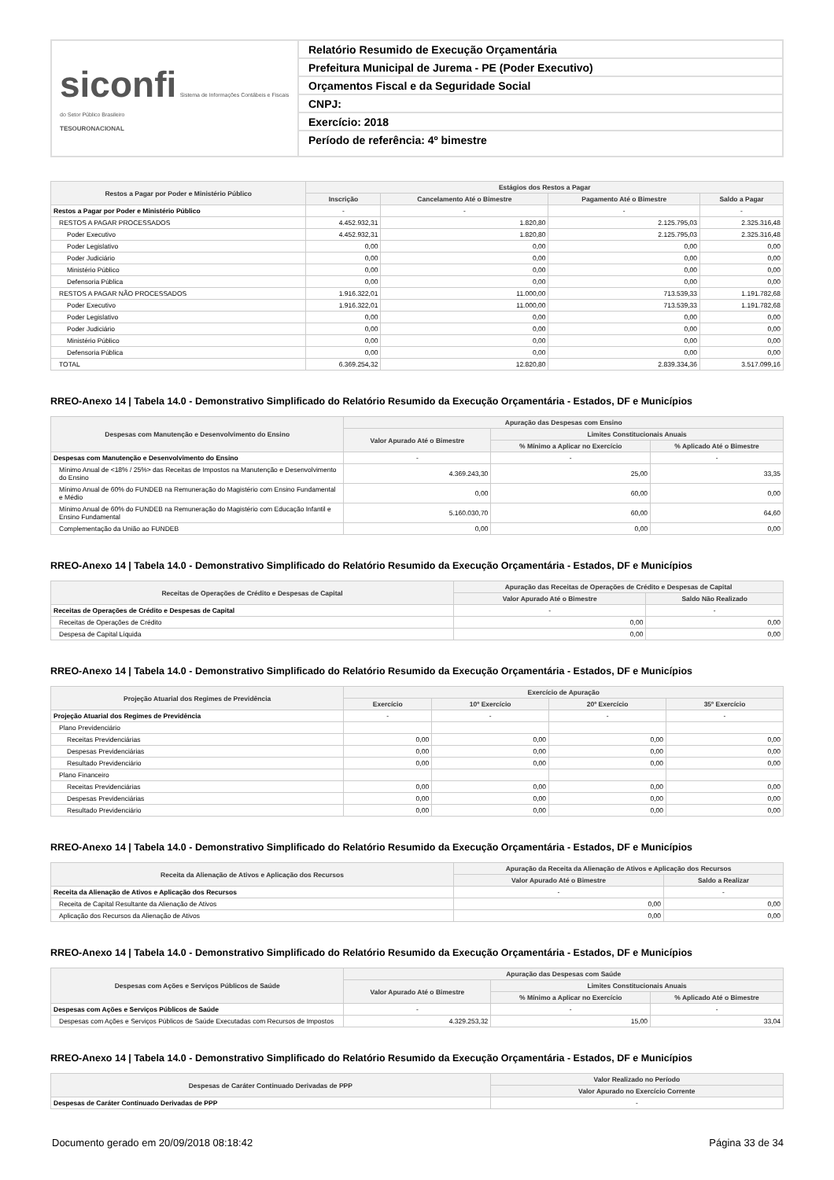siconfi Sistema de Informações Contábeis e Fiscais do Setor Público Brasileiro
TESOURONACIONAL
Relatório Resumido de Execução Orçamentária
Prefeitura Municipal de Jurema - PE (Poder Executivo)
Orçamentos Fiscal e da Seguridade Social
CNPJ:
Exercício: 2018
Período de referência: 4º bimestre
| Restos a Pagar por Poder e Ministério Público | Estágios dos Restos a Pagar | | | |
| --- | --- | --- | --- | --- |
| | Inscrição | Cancelamento Até o Bimestre | Pagamento Até o Bimestre | Saldo a Pagar |
| Restos a Pagar por Poder e Ministério Público | - | - | - | - |
| RESTOS A PAGAR PROCESSADOS | 4.452.932,31 | 1.820,80 | 2.125.795,03 | 2.325.316,48 |
| Poder Executivo | 4.452.932,31 | 1.820,80 | 2.125.795,03 | 2.325.316,48 |
| Poder Legislativo | 0,00 | 0,00 | 0,00 | 0,00 |
| Poder Judiciário | 0,00 | 0,00 | 0,00 | 0,00 |
| Ministério Público | 0,00 | 0,00 | 0,00 | 0,00 |
| Defensoria Pública | 0,00 | 0,00 | 0,00 | 0,00 |
| RESTOS A PAGAR NÃO PROCESSADOS | 1.916.322,01 | 11.000,00 | 713.539,33 | 1.191.782,68 |
| Poder Executivo | 1.916.322,01 | 11.000,00 | 713.539,33 | 1.191.782,68 |
| Poder Legislativo | 0,00 | 0,00 | 0,00 | 0,00 |
| Poder Judiciário | 0,00 | 0,00 | 0,00 | 0,00 |
| Ministério Público | 0,00 | 0,00 | 0,00 | 0,00 |
| Defensoria Pública | 0,00 | 0,00 | 0,00 | 0,00 |
| TOTAL | 6.369.254,32 | 12.820,80 | 2.839.334,36 | 3.517.099,16 |
RREO-Anexo 14 | Tabela 14.0 - Demonstrativo Simplificado do Relatório Resumido da Execução Orçamentária - Estados, DF e Municípios
| Despesas com Manutenção e Desenvolvimento do Ensino | Apuração das Despesas com Ensino | | |
| --- | --- | --- | --- |
| | Valor Apurado Até o Bimestre | Limites Constitucionais Anuais | |
| | | % Mínimo a Aplicar no Exercício | % Aplicado Até o Bimestre |
| Despesas com Manutenção e Desenvolvimento do Ensino | - | - | - |
| Mínimo Anual de <18% / 25%> das Receitas de Impostos na Manutenção e Desenvolvimento do Ensino | 4.369.243,30 | 25,00 | 33,35 |
| Mínimo Anual de 60% do FUNDEB na Remuneração do Magistério com Ensino Fundamental e Médio | 0,00 | 60,00 | 0,00 |
| Mínimo Anual de 60% do FUNDEB na Remuneração do Magistério com Educação Infantil e Ensino Fundamental | 5.160.030,70 | 60,00 | 64,60 |
| Complementação da União ao FUNDEB | 0,00 | 0,00 | 0,00 |
RREO-Anexo 14 | Tabela 14.0 - Demonstrativo Simplificado do Relatório Resumido da Execução Orçamentária - Estados, DF e Municípios
| Receitas de Operações de Crédito e Despesas de Capital | Apuração das Receitas de Operações de Crédito e Despesas de Capital | |
| --- | --- | --- |
| | Valor Apurado Até o Bimestre | Saldo Não Realizado |
| Receitas de Operações de Crédito e Despesas de Capital | - | - |
| Receitas de Operações de Crédito | 0,00 | 0,00 |
| Despesa de Capital Líquida | 0,00 | 0,00 |
RREO-Anexo 14 | Tabela 14.0 - Demonstrativo Simplificado do Relatório Resumido da Execução Orçamentária - Estados, DF e Municípios
| Projeção Atuarial dos Regimes de Previdência | Exercício de Apuração | | | |
| --- | --- | --- | --- | --- |
| | Exercício | 10º Exercício | 20º Exercício | 35º Exercício |
| Projeção Atuarial dos Regimes de Previdência | - | - | - | - |
| Plano Previdenciário | | | | |
| Receitas Previdenciárias | 0,00 | 0,00 | 0,00 | 0,00 |
| Despesas Previdenciárias | 0,00 | 0,00 | 0,00 | 0,00 |
| Resultado Previdenciário | 0,00 | 0,00 | 0,00 | 0,00 |
| Plano Financeiro | | | | |
| Receitas Previdenciárias | 0,00 | 0,00 | 0,00 | 0,00 |
| Despesas Previdenciárias | 0,00 | 0,00 | 0,00 | 0,00 |
| Resultado Previdenciário | 0,00 | 0,00 | 0,00 | 0,00 |
RREO-Anexo 14 | Tabela 14.0 - Demonstrativo Simplificado do Relatório Resumido da Execução Orçamentária - Estados, DF e Municípios
| Receita da Alienação de Ativos e Aplicação dos Recursos | Apuração da Receita da Alienação de Ativos e Aplicação dos Recursos | |
| --- | --- | --- |
| | Valor Apurado Até o Bimestre | Saldo a Realizar |
| Receita da Alienação de Ativos e Aplicação dos Recursos | - | - |
| Receita de Capital Resultante da Alienação de Ativos | 0,00 | 0,00 |
| Aplicação dos Recursos da Alienação de Ativos | 0,00 | 0,00 |
RREO-Anexo 14 | Tabela 14.0 - Demonstrativo Simplificado do Relatório Resumido da Execução Orçamentária - Estados, DF e Municípios
| Despesas com Ações e Serviços Públicos de Saúde | Apuração das Despesas com Saúde | | |
| --- | --- | --- | --- |
| | Valor Apurado Até o Bimestre | Limites Constitucionais Anuais | |
| | | % Mínimo a Aplicar no Exercício | % Aplicado Até o Bimestre |
| Despesas com Ações e Serviços Públicos de Saúde | - | - | - |
| Despesas com Ações e Serviços Públicos de Saúde Executadas com Recursos de Impostos | 4.329.253,32 | 15,00 | 33,04 |
RREO-Anexo 14 | Tabela 14.0 - Demonstrativo Simplificado do Relatório Resumido da Execução Orçamentária - Estados, DF e Municípios
| Despesas de Caráter Continuado Derivadas de PPP | Valor Realizado no Período |
| --- | --- |
| | Valor Apurado no Exercício Corrente |
| Despesas de Caráter Continuado Derivadas de PPP | - |
Documento gerado em 20/09/2018 08:18:42 Página 33 de 34